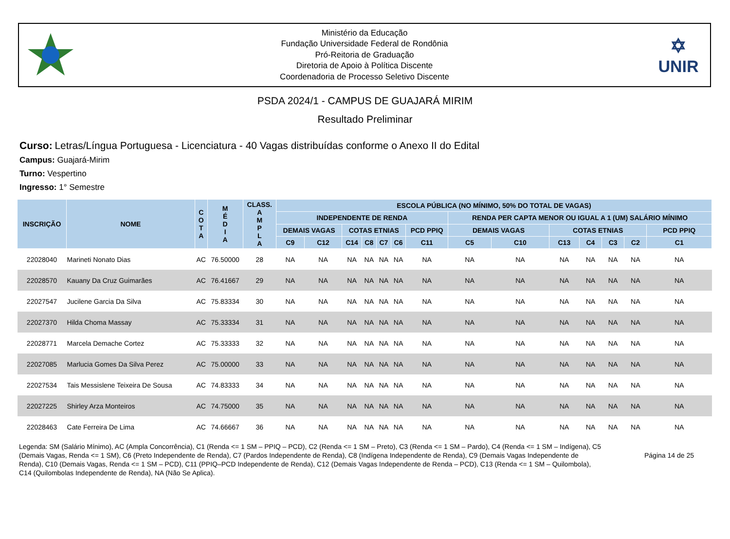Ministério da Educação
Fundação Universidade Federal de Rondônia
Pró-Reitoria de Graduação
Diretoria de Apoio à Política Discente
Coordenadoria de Processo Seletivo Discente
✡
UNIR
PSDA 2024/1 - CAMPUS DE GUAJARÁ MIRIM
Resultado Preliminar
Curso: Letras/Língua Portuguesa - Licenciatura - 40 Vagas distribuídas conforme o Anexo II do Edital
Campus: Guajará-Mirim
Turno: Vespertino
Ingresso: 1° Semestre
| INSCRIÇÃO | NOME | C O T A | M É D I A | CLASS. A M P L A | ESCOLA PÚBLICA (NO MÍNIMO, 50% DO TOTAL DE VAGAS) | | | | | | | | | | | | | |
| --- | --- | --- | --- | --- | --- | --- | --- | --- | --- | --- | --- | --- | --- | --- | --- | --- | --- | --- |
| | | | | | INDEPENDENTE DE RENDA | | | | | | | RENDA PER CAPTA MENOR OU IGUAL A 1 (UM) SALÁRIO MÍNIMO | | | | | | |
| | | | | | DEMAIS VAGAS | | COTAS ETNIAS | | | | PCD PPIQ | DEMAIS VAGAS | | COTAS ETNIAS | | | | PCD PPIQ |
| | | | | | C9 | C12 | C14 | C8 | C7 | C6 | C11 | C5 | C10 | C13 | C4 | C3 | C2 | C1 |
| 22028040 | Marineti Nonato Dias | AC | 76.50000 | 28 | NA | NA | NA | NA | NA | NA | NA | NA | NA | NA | NA | NA | NA | NA |
| 22028570 | Kauany Da Cruz Guimarães | AC | 76.41667 | 29 | NA | NA | NA | NA | NA | NA | NA | NA | NA | NA | NA | NA | NA | NA |
| 22027547 | Jucilene Garcia Da Silva | AC | 75.83334 | 30 | NA | NA | NA | NA | NA | NA | NA | NA | NA | NA | NA | NA | NA | NA |
| 22027370 | Hilda Choma Massay | AC | 75.33334 | 31 | NA | NA | NA | NA | NA | NA | NA | NA | NA | NA | NA | NA | NA | NA |
| 22028771 | Marcela Demache Cortez | AC | 75.33333 | 32 | NA | NA | NA | NA | NA | NA | NA | NA | NA | NA | NA | NA | NA | NA |
| 22027085 | Marlucia Gomes Da Silva Perez | AC | 75.00000 | 33 | NA | NA | NA | NA | NA | NA | NA | NA | NA | NA | NA | NA | NA | NA |
| 22027534 | Tais Messislene Teixeira De Sousa | AC | 74.83333 | 34 | NA | NA | NA | NA | NA | NA | NA | NA | NA | NA | NA | NA | NA | NA |
| 22027225 | Shirley Arza Monteiros | AC | 74.75000 | 35 | NA | NA | NA | NA | NA | NA | NA | NA | NA | NA | NA | NA | NA | NA |
| 22028463 | Cate Ferreira De Lima | AC | 74.66667 | 36 | NA | NA | NA | NA | NA | NA | NA | NA | NA | NA | NA | NA | NA | NA |
Legenda: SM (Salário Mínimo), AC (Ampla Concorrência), C1 (Renda <= 1 SM – PPIQ – PCD), C2 (Renda <= 1 SM – Preto), C3 (Renda <= 1 SM – Pardo), C4 (Renda <= 1 SM – Indígena), C5 (Demais Vagas, Renda <= 1 SM), C6 (Preto Independente de Renda), C7 (Pardos Independente de Renda), C8 (Indígena Independente de Renda), C9 (Demais Vagas Independente de Renda), C10 (Demais Vagas, Renda <= 1 SM – PCD), C11 (PPIQ–PCD Independente de Renda), C12 (Demais Vagas Independente de Renda – PCD), C13 (Renda <= 1 SM – Quilombola), C14 (Quilombolas Independente de Renda), NA (Não Se Aplica).
Página 14 de 25